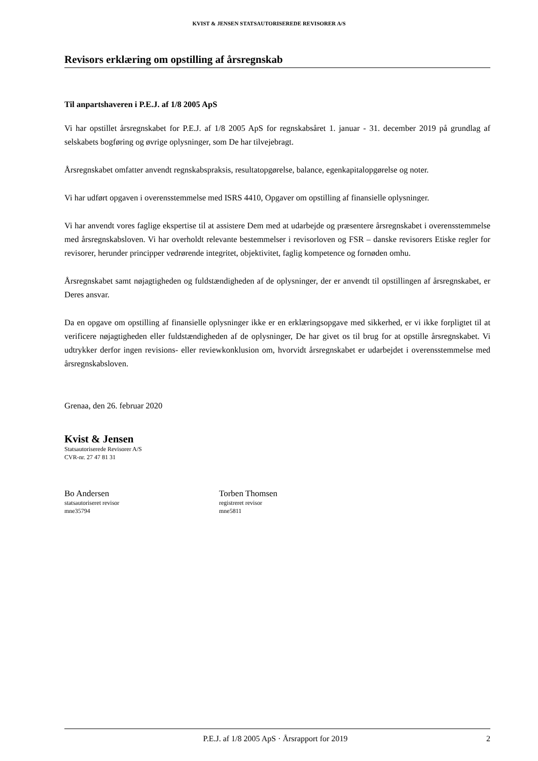KVIST & JENSEN STATSAUTORISEREDE REVISORER A/S
Revisors erklæring om opstilling af årsregnskab
Til anpartshaveren i P.E.J. af 1/8 2005 ApS
Vi har opstillet årsregnskabet for P.E.J. af 1/8 2005 ApS for regnskabsåret 1. januar - 31. december 2019 på grundlag af selskabets bogføring og øvrige oplysninger, som De har tilvejebragt.
Årsregnskabet omfatter anvendt regnskabspraksis, resultatopgørelse, balance, egenkapitalopgørelse og noter.
Vi har udført opgaven i overensstemmelse med ISRS 4410, Opgaver om opstilling af finansielle oplysninger.
Vi har anvendt vores faglige ekspertise til at assistere Dem med at udarbejde og præsentere årsregnskabet i overensstemmelse med årsregnskabsloven. Vi har overholdt relevante bestemmelser i revisorloven og FSR – danske revisorers Etiske regler for revisorer, herunder principper vedrørende integritet, objektivitet, faglig kompetence og fornøden omhu.
Årsregnskabet samt nøjagtigheden og fuldstændigheden af de oplysninger, der er anvendt til opstillingen af årsregnskabet, er Deres ansvar.
Da en opgave om opstilling af finansielle oplysninger ikke er en erklæringsopgave med sikkerhed, er vi ikke forpligtet til at verificere nøjagtigheden eller fuldstændigheden af de oplysninger, De har givet os til brug for at opstille årsregnskabet. Vi udtrykker derfor ingen revisions- eller reviewkonklusion om, hvorvidt årsregnskabet er udarbejdet i overensstemmelse med årsregnskabsloven.
Grenaa, den 26. februar 2020
Kvist & Jensen
Statsautoriserede Revisorer A/S
CVR-nr. 27 47 81 31
Bo Andersen
statsautoriseret revisor
mne35794
Torben Thomsen
registreret revisor
mne5811
P.E.J. af 1/8 2005 ApS · Årsrapport for 2019 2